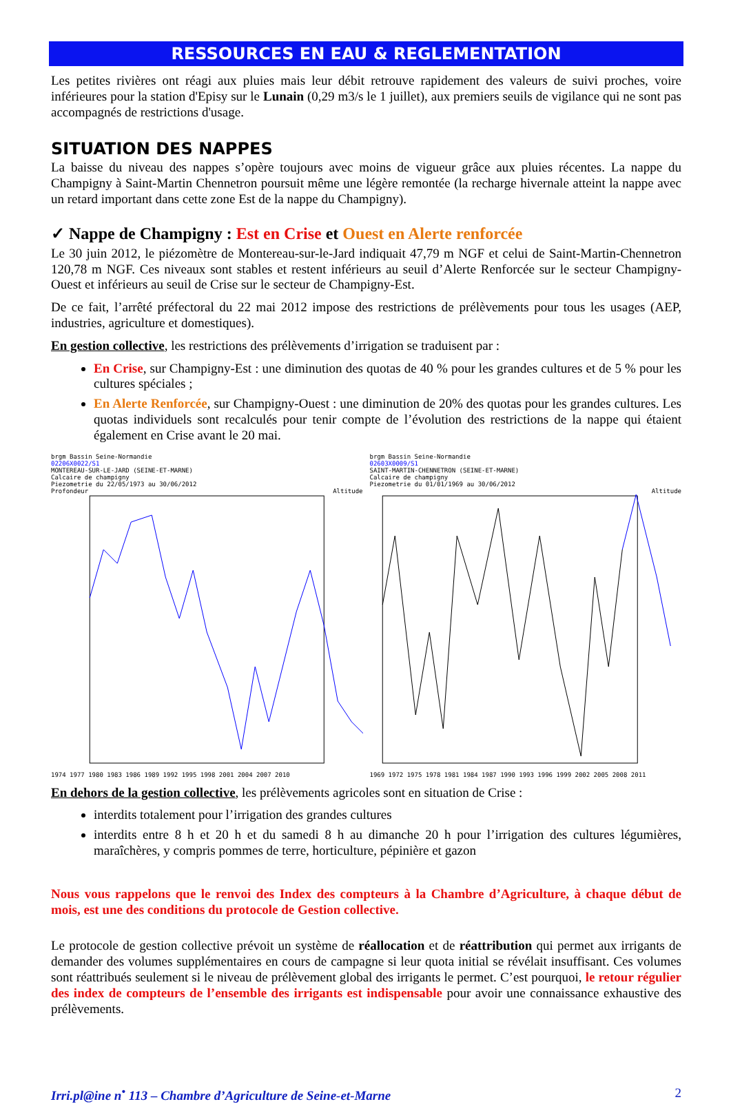RESSOURCES EN EAU & REGLEMENTATION
Les petites rivières ont réagi aux pluies mais leur débit retrouve rapidement des valeurs de suivi proches, voire inférieures pour la station d'Episy sur le Lunain (0,29 m3/s le 1 juillet), aux premiers seuils de vigilance qui ne sont pas accompagnés de restrictions d'usage.
SITUATION DES NAPPES
La baisse du niveau des nappes s’opère toujours avec moins de vigueur grâce aux pluies récentes. La nappe du Champigny à Saint-Martin Chennetron poursuit même une légère remontée (la recharge hivernale atteint la nappe avec un retard important dans cette zone Est de la nappe du Champigny).
✓ Nappe de Champigny : Est en Crise et Ouest en Alerte renforcée
Le 30 juin 2012, le piézomètre de Montereau-sur-le-Jard indiquait 47,79 m NGF et celui de Saint-Martin-Chennetron 120,78 m NGF. Ces niveaux sont stables et restent inférieurs au seuil d’Alerte Renforcée sur le secteur Champigny-Ouest et inférieurs au seuil de Crise sur le secteur de Champigny-Est.
De ce fait, l’arrêté préfectoral du 22 mai 2012 impose des restrictions de prélèvements pour tous les usages (AEP, industries, agriculture et domestiques).
En gestion collective, les restrictions des prélèvements d’irrigation se traduisent par :
En Crise, sur Champigny-Est : une diminution des quotas de 40 % pour les grandes cultures et de 5 % pour les cultures spéciales ;
En Alerte Renforcée, sur Champigny-Ouest : une diminution de 20% des quotas pour les grandes cultures. Les quotas individuels sont recalculés pour tenir compte de l’évolution des restrictions de la nappe qui étaient également en Crise avant le 20 mai.
brgm Bassin Seine-Normandie
02206X0022/S1
MONTEREAU-SUR-LE-JARD (SEINE-ET-MARNE)
Calcaire de champigny
Piezometrie du 22/05/1973 au 30/06/2012
Profondeur Altitude
1974 1977 1980 1983 1986 1989 1992 1995 1998 2001 2004 2007 2010
brgm Bassin Seine-Normandie
02603X0009/S1
SAINT-MARTIN-CHENNETRON (SEINE-ET-MARNE)
Calcaire de champigny
Piezometrie du 01/01/1969 au 30/06/2012
Altitude
1969 1972 1975 1978 1981 1984 1987 1990 1993 1996 1999 2002 2005 2008 2011
En dehors de la gestion collective, les prélèvements agricoles sont en situation de Crise :
interdits totalement pour l’irrigation des grandes cultures
interdits entre 8 h et 20 h et du samedi 8 h au dimanche 20 h pour l’irrigation des cultures légumières, maraîchères, y compris pommes de terre, horticulture, pépinière et gazon
Nous vous rappelons que le renvoi des Index des compteurs à la Chambre d’Agriculture, à chaque début de mois, est une des conditions du protocole de Gestion collective.
Le protocole de gestion collective prévoit un système de réallocation et de réattribution qui permet aux irrigants de demander des volumes supplémentaires en cours de campagne si leur quota initial se révélait insuffisant. Ces volumes sont réattribués seulement si le niveau de prélèvement global des irrigants le permet. C’est pourquoi, le retour régulier des index de compteurs de l’ensemble des irrigants est indispensable pour avoir une connaissance exhaustive des prélèvements.
Irri.pl@ine n<sup>•</sup> 113 – Chambre d’Agriculture de Seine-et-Marne 2